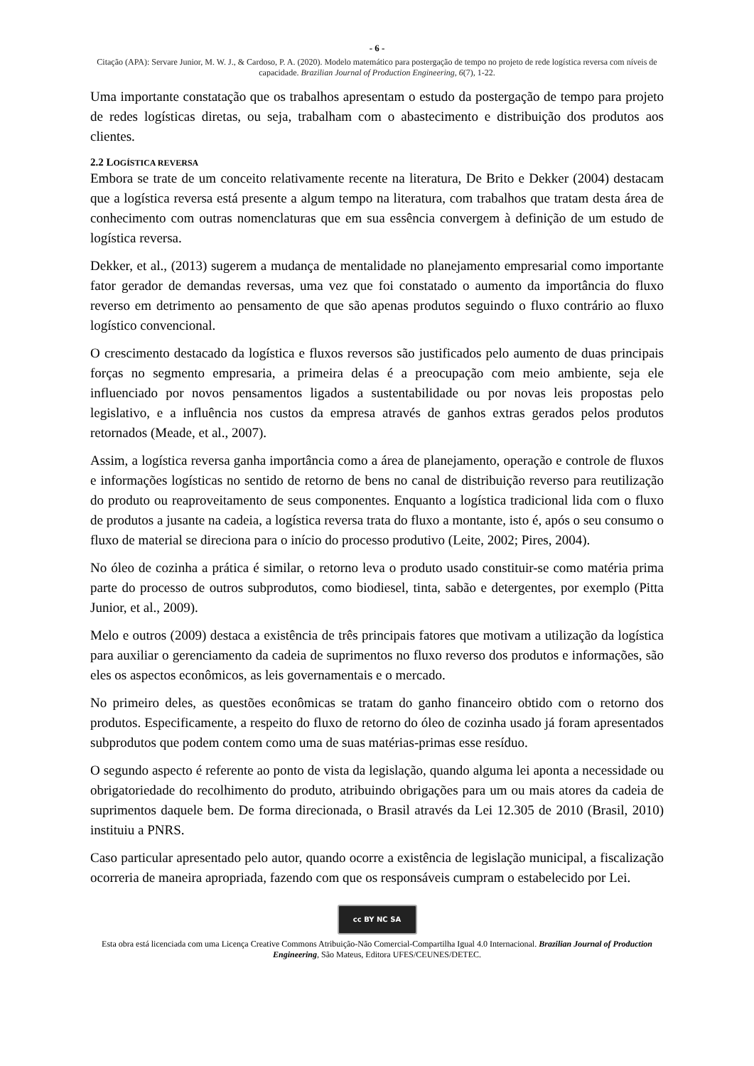- 6 -
Citação (APA): Servare Junior, M. W. J., & Cardoso, P. A. (2020). Modelo matemático para postergação de tempo no projeto de rede logística reversa com níveis de capacidade. Brazilian Journal of Production Engineering, 6(7), 1-22.
Uma importante constatação que os trabalhos apresentam o estudo da postergação de tempo para projeto de redes logísticas diretas, ou seja, trabalham com o abastecimento e distribuição dos produtos aos clientes.
2.2 LOGÍSTICA REVERSA
Embora se trate de um conceito relativamente recente na literatura, De Brito e Dekker (2004) destacam que a logística reversa está presente a algum tempo na literatura, com trabalhos que tratam desta área de conhecimento com outras nomenclaturas que em sua essência convergem à definição de um estudo de logística reversa.
Dekker, et al., (2013) sugerem a mudança de mentalidade no planejamento empresarial como importante fator gerador de demandas reversas, uma vez que foi constatado o aumento da importância do fluxo reverso em detrimento ao pensamento de que são apenas produtos seguindo o fluxo contrário ao fluxo logístico convencional.
O crescimento destacado da logística e fluxos reversos são justificados pelo aumento de duas principais forças no segmento empresaria, a primeira delas é a preocupação com meio ambiente, seja ele influenciado por novos pensamentos ligados a sustentabilidade ou por novas leis propostas pelo legislativo, e a influência nos custos da empresa através de ganhos extras gerados pelos produtos retornados (Meade, et al., 2007).
Assim, a logística reversa ganha importância como a área de planejamento, operação e controle de fluxos e informações logísticas no sentido de retorno de bens no canal de distribuição reverso para reutilização do produto ou reaproveitamento de seus componentes. Enquanto a logística tradicional lida com o fluxo de produtos a jusante na cadeia, a logística reversa trata do fluxo a montante, isto é, após o seu consumo o fluxo de material se direciona para o início do processo produtivo (Leite, 2002; Pires, 2004).
No óleo de cozinha a prática é similar, o retorno leva o produto usado constituir-se como matéria prima parte do processo de outros subprodutos, como biodiesel, tinta, sabão e detergentes, por exemplo (Pitta Junior, et al., 2009).
Melo e outros (2009) destaca a existência de três principais fatores que motivam a utilização da logística para auxiliar o gerenciamento da cadeia de suprimentos no fluxo reverso dos produtos e informações, são eles os aspectos econômicos, as leis governamentais e o mercado.
No primeiro deles, as questões econômicas se tratam do ganho financeiro obtido com o retorno dos produtos. Especificamente, a respeito do fluxo de retorno do óleo de cozinha usado já foram apresentados subprodutos que podem contem como uma de suas matérias-primas esse resíduo.
O segundo aspecto é referente ao ponto de vista da legislação, quando alguma lei aponta a necessidade ou obrigatoriedade do recolhimento do produto, atribuindo obrigações para um ou mais atores da cadeia de suprimentos daquele bem. De forma direcionada, o Brasil através da Lei 12.305 de 2010 (Brasil, 2010) instituiu a PNRS.
Caso particular apresentado pelo autor, quando ocorre a existência de legislação municipal, a fiscalização ocorreria de maneira apropriada, fazendo com que os responsáveis cumpram o estabelecido por Lei.
cc BY NC SA
Esta obra está licenciada com uma Licença Creative Commons Atribuição-Não Comercial-Compartilha Igual 4.0 Internacional. Brazilian Journal of Production Engineering, São Mateus, Editora UFES/CEUNES/DETEC.